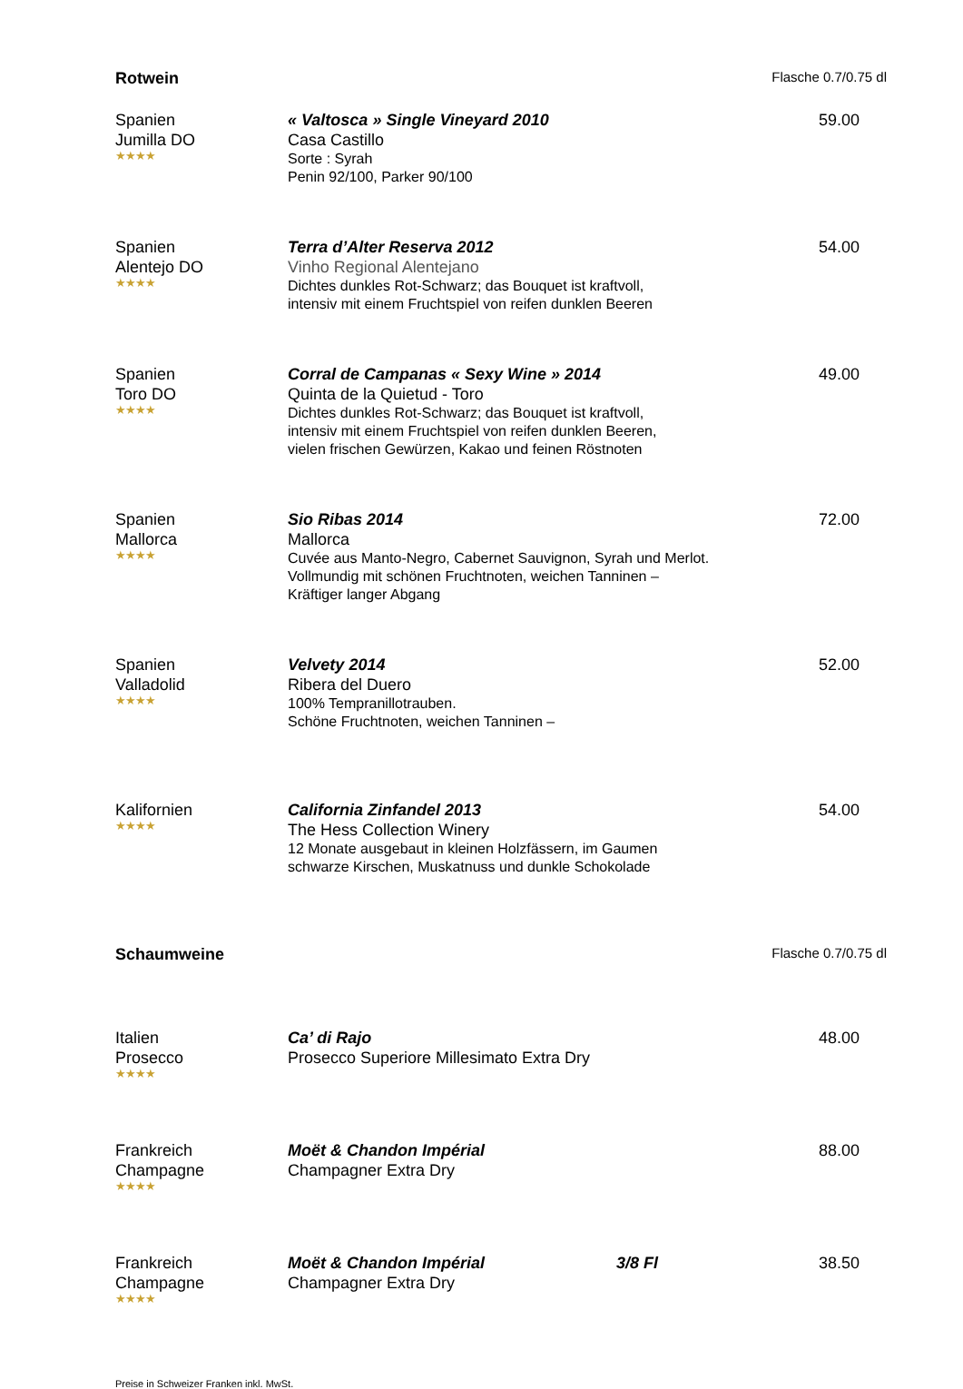Rotwein Flasche 0.7/0.75 dl
Spanien
Jumilla DO
★★★★
« Valtosca » Single Vineyard 2010
Casa Castillo
Sorte : Syrah
Penin 92/100, Parker 90/100
59.00
Spanien
Alentejo DO
★★★★
Terra d’Alter Reserva 2012
Vinho Regional Alentejano
Dichtes dunkles Rot-Schwarz; das Bouquet ist kraftvoll,
intensiv mit einem Fruchtspiel von reifen dunklen Beeren
54.00
Spanien
Toro DO
★★★★
Corral de Campanas « Sexy Wine » 2014
Quinta de la Quietud - Toro
Dichtes dunkles Rot-Schwarz; das Bouquet ist kraftvoll,
intensiv mit einem Fruchtspiel von reifen dunklen Beeren,
vielen frischen Gewürzen, Kakao und feinen Röstnoten
49.00
Spanien
Mallorca
★★★★
Sio Ribas 2014
Mallorca
Cuvée aus Manto-Negro, Cabernet Sauvignon, Syrah und Merlot.
Vollmundig mit schönen Fruchtnoten, weichen Tanninen –
Kräftiger langer Abgang
72.00
Spanien
Valladolid
★★★★
Velvety 2014
Ribera del Duero
100% Tempranillotrauben.
Schöne Fruchtnoten, weichen Tanninen –
52.00
Kalifornien
★★★★
California Zinfandel 2013
The Hess Collection Winery
12 Monate ausgebaut in kleinen Holzfässern, im Gaumen
schwarze Kirschen, Muskatnuss und dunkle Schokolade
54.00
Schaumweine Flasche 0.7/0.75 dl
Italien
Prosecco
★★★★
Ca’ di Rajo
Prosecco Superiore Millesimato Extra Dry
48.00
Frankreich
Champagne
★★★★
Moët & Chandon Impérial
Champagner Extra Dry
88.00
Frankreich
Champagne
★★★★
Moët & Chandon Impérial 3/8 Fl
Champagner Extra Dry
38.50
Preise in Schweizer Franken inkl. MwSt.